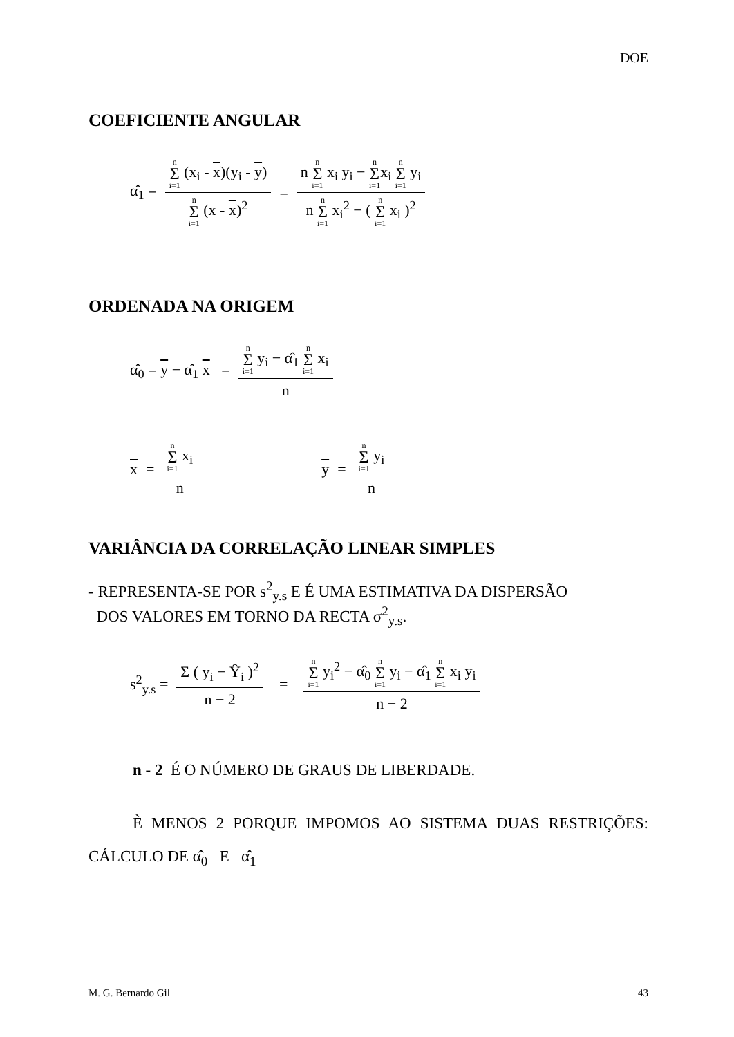DOE
COEFICIENTE ANGULAR
α̂<sub>1</sub> = n Σ i=1 (x<sub>i</sub> - x)(y<sub>i</sub> - y) n Σ i=1 (x - x)<sup>2</sup> = n n Σ i=1 x<sub>i</sub> y<sub>i</sub> − n Σ i=1x<sub>i</sub> n Σ i=1 y<sub>i</sub> n n Σ i=1 x<sub>i</sub><sup>2</sup> − ( n Σ i=1 x<sub>i</sub> )<sup>2</sup>
ORDENADA NA ORIGEM
α̂<sub>0</sub> = y − α̂<sub>1</sub> x = n Σ i=1 y<sub>i</sub> − α̂<sub>1</sub> n Σ i=1 x<sub>i</sub> n
x = n Σ i=1 x<sub>i</sub> n y = n Σ i=1 y<sub>i</sub> n
VARIÂNCIA DA CORRELAÇÃO LINEAR SIMPLES
- REPRESENTA-SE POR s<sup>2</sup><sub>y.s</sub> E É UMA ESTIMATIVA DA DISPERSÃO
DOS VALORES EM TORNO DA RECTA σ<sup>2</sup><sub>y.s</sub>.
s<sup>2</sup><sub>y.s</sub> = Σ ( y<sub>i</sub> − Ŷ<sub>i</sub> )<sup>2</sup> n − 2 = n Σ i=1 y<sub>i</sub><sup>2</sup> − α̂<sub>0</sub> n Σ i=1 y<sub>i</sub> − α̂<sub>1</sub> n Σ i=1 x<sub>i</sub> y<sub>i</sub> n − 2
n - 2 É O NÚMERO DE GRAUS DE LIBERDADE.
È MENOS 2 PORQUE IMPOMOS AO SISTEMA DUAS RESTRIÇÕES: CÁLCULO DE α̂<sub>0</sub> E α̂<sub>1</sub>
M. G. Bernardo Gil 43